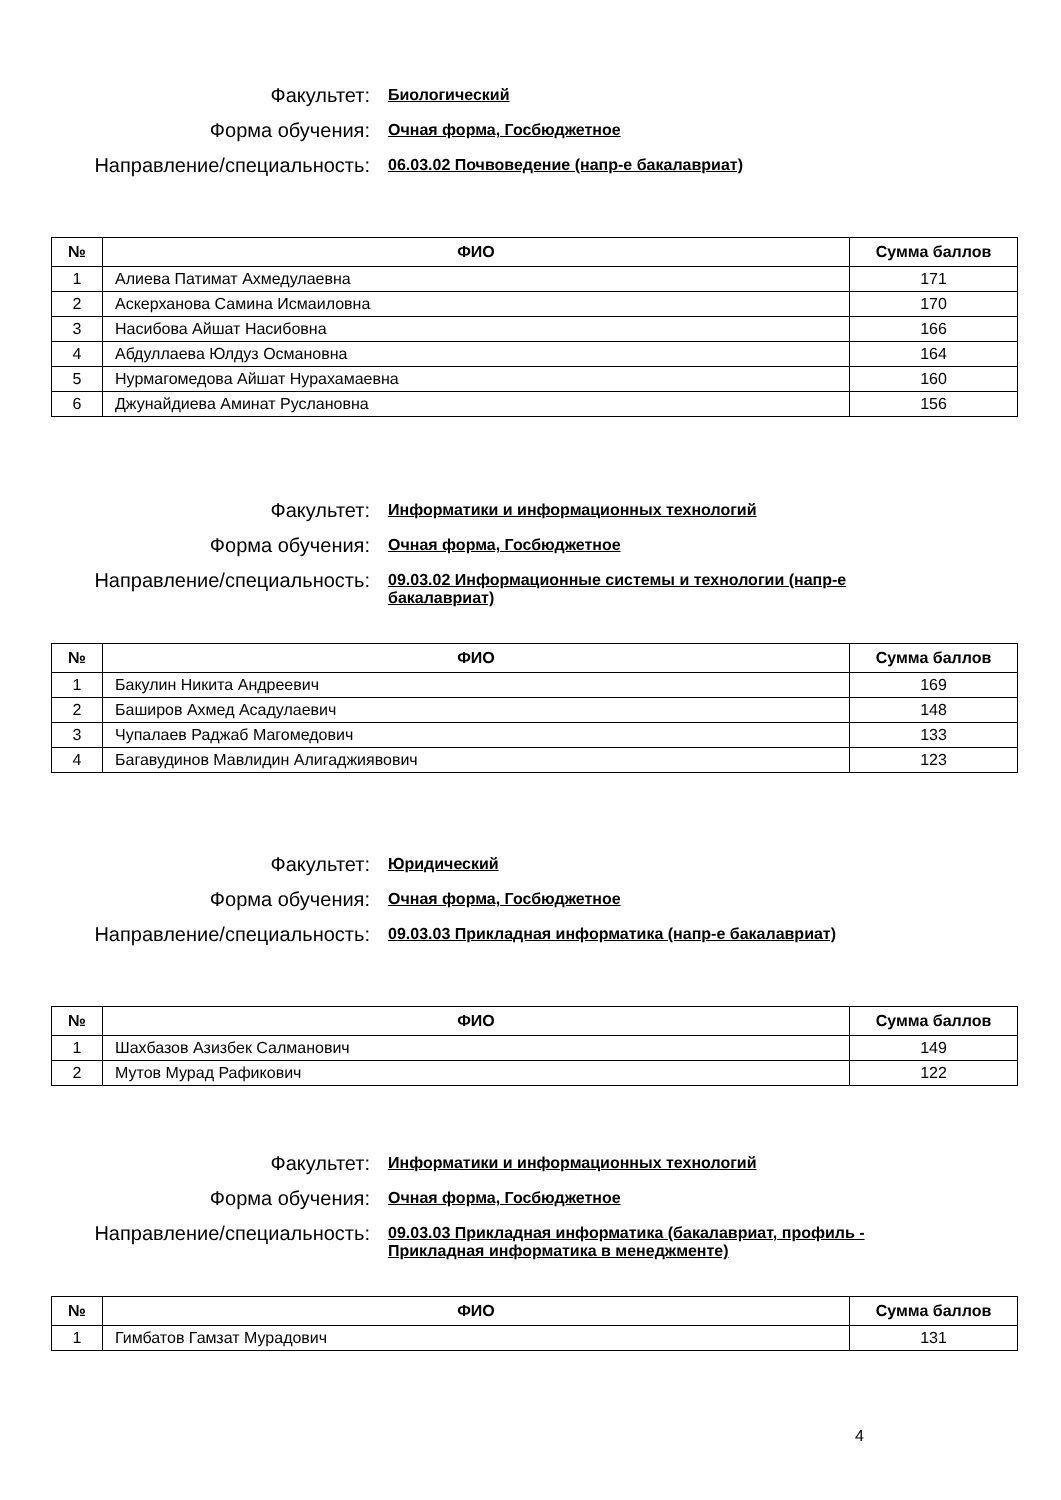Факультет:
Биологический
Форма обучения:
Очная форма, Госбюджетное
Направление/специальность:
06.03.02 Почвоведение (напр-е бакалавриат)
| № | ФИО | Сумма баллов |
| --- | --- | --- |
| 1 | Алиева Патимат Ахмедулаевна | 171 |
| 2 | Аскерханова Самина Исмаиловна | 170 |
| 3 | Насибова Айшат Насибовна | 166 |
| 4 | Абдуллаева Юлдуз Османовна | 164 |
| 5 | Нурмагомедова Айшат Нурахамаевна | 160 |
| 6 | Джунайдиева Аминат Руслановна | 156 |
Факультет:
Информатики и информационных технологий
Форма обучения:
Очная форма, Госбюджетное
Направление/специальность:
09.03.02 Информационные системы и технологии (напр-е бакалавриат)
| № | ФИО | Сумма баллов |
| --- | --- | --- |
| 1 | Бакулин Никита Андреевич | 169 |
| 2 | Баширов Ахмед Асадулаевич | 148 |
| 3 | Чупалаев Раджаб Магомедович | 133 |
| 4 | Багавудинов Мавлидин Алигаджиявович | 123 |
Факультет:
Юридический
Форма обучения:
Очная форма, Госбюджетное
Направление/специальность:
09.03.03 Прикладная информатика (напр-е бакалавриат)
| № | ФИО | Сумма баллов |
| --- | --- | --- |
| 1 | Шахбазов Азизбек Салманович | 149 |
| 2 | Мутов Мурад Рафикович | 122 |
Факультет:
Информатики и информационных технологий
Форма обучения:
Очная форма, Госбюджетное
Направление/специальность:
09.03.03 Прикладная информатика (бакалавриат, профиль - Прикладная информатика в менеджменте)
| № | ФИО | Сумма баллов |
| --- | --- | --- |
| 1 | Гимбатов Гамзат Мурадович | 131 |
4